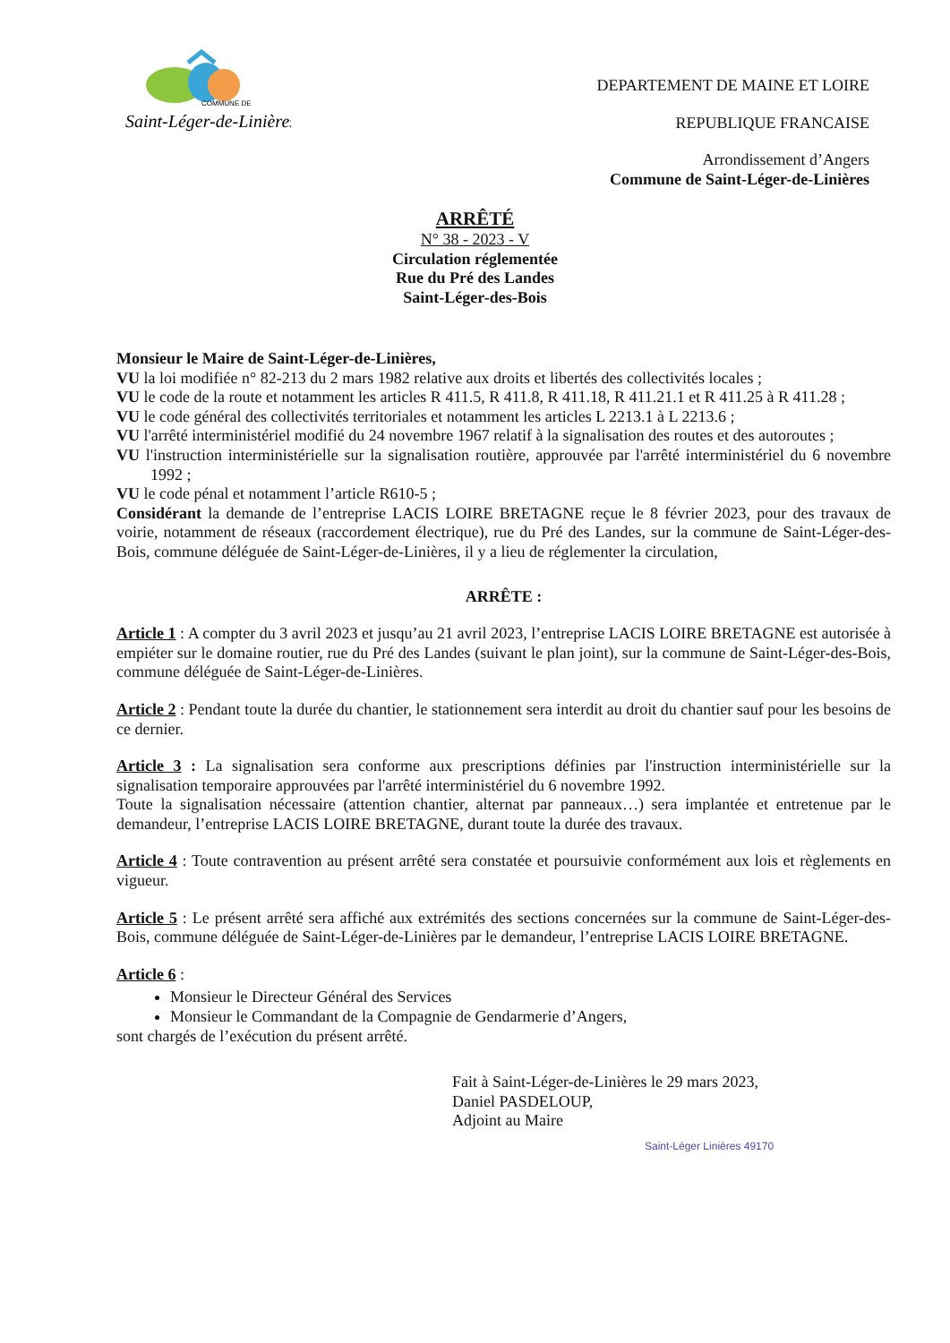COMMUNE DE
Saint-Léger-de-Linières
DEPARTEMENT DE MAINE ET LOIRE
REPUBLIQUE FRANCAISE
Arrondissement d’Angers
Commune de Saint-Léger-de-Linières
ARRÊTÉ
N° 38 - 2023 - V
Circulation réglementée
Rue du Pré des Landes
Saint-Léger-des-Bois
Monsieur le Maire de Saint-Léger-de-Linières,
VU la loi modifiée n° 82-213 du 2 mars 1982 relative aux droits et libertés des collectivités locales ;
VU le code de la route et notamment les articles R 411.5, R 411.8, R 411.18, R 411.21.1 et R 411.25 à R 411.28 ;
VU le code général des collectivités territoriales et notamment les articles L 2213.1 à L 2213.6 ;
VU l'arrêté interministériel modifié du 24 novembre 1967 relatif à la signalisation des routes et des autoroutes ;
VU l'instruction interministérielle sur la signalisation routière, approuvée par l'arrêté interministériel du 6 novembre 1992 ;
VU le code pénal et notamment l’article R610-5 ;
Considérant la demande de l’entreprise LACIS LOIRE BRETAGNE reçue le 8 février 2023, pour des travaux de voirie, notamment de réseaux (raccordement électrique), rue du Pré des Landes, sur la commune de Saint-Léger-des-Bois, commune déléguée de Saint-Léger-de-Linières, il y a lieu de réglementer la circulation,
ARRÊTE :
Article 1 : A compter du 3 avril 2023 et jusqu’au 21 avril 2023, l’entreprise LACIS LOIRE BRETAGNE est autorisée à empiéter sur le domaine routier, rue du Pré des Landes (suivant le plan joint), sur la commune de Saint-Léger-des-Bois, commune déléguée de Saint-Léger-de-Linières.
Article 2 : Pendant toute la durée du chantier, le stationnement sera interdit au droit du chantier sauf pour les besoins de ce dernier.
Article 3 : La signalisation sera conforme aux prescriptions définies par l'instruction interministérielle sur la signalisation temporaire approuvées par l'arrêté interministériel du 6 novembre 1992.
Toute la signalisation nécessaire (attention chantier, alternat par panneaux…) sera implantée et entretenue par le demandeur, l’entreprise LACIS LOIRE BRETAGNE, durant toute la durée des travaux.
Article 4 : Toute contravention au présent arrêté sera constatée et poursuivie conformément aux lois et règlements en vigueur.
Article 5 : Le présent arrêté sera affiché aux extrémités des sections concernées sur la commune de Saint-Léger-des-Bois, commune déléguée de Saint-Léger-de-Linières par le demandeur, l’entreprise LACIS LOIRE BRETAGNE.
Article 6 :
Monsieur le Directeur Général des Services
Monsieur le Commandant de la Compagnie de Gendarmerie d’Angers,
sont chargés de l’exécution du présent arrêté.
Fait à Saint-Léger-de-Linières le 29 mars 2023,
Daniel PASDELOUP,
Adjoint au Maire
Saint-Léger Linières 49170